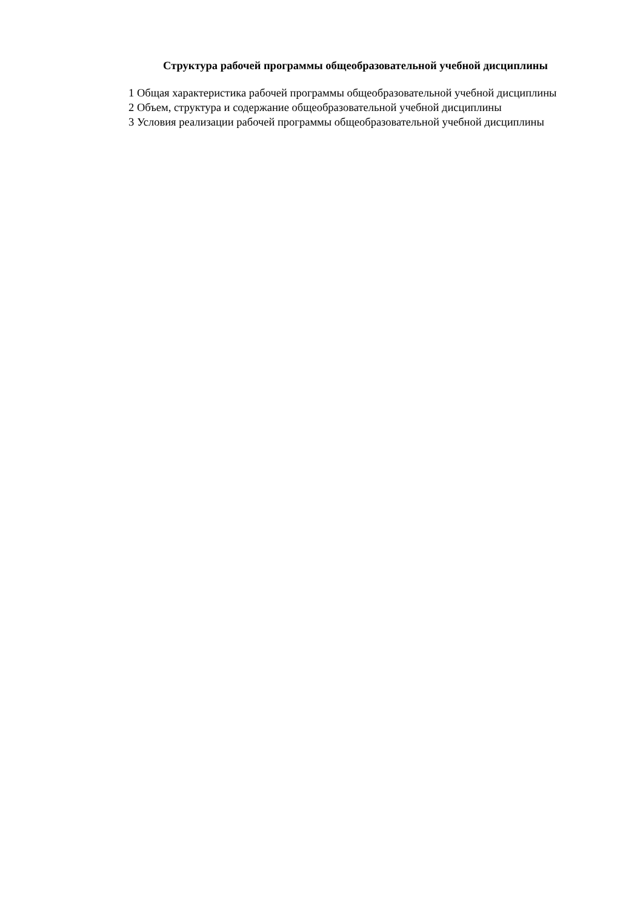Структура рабочей программы общеобразовательной учебной дисциплины
1 Общая характеристика рабочей программы общеобразовательной учебной дисциплины
2 Объем, структура и содержание общеобразовательной учебной дисциплины
3 Условия реализации рабочей программы общеобразовательной учебной дисциплины